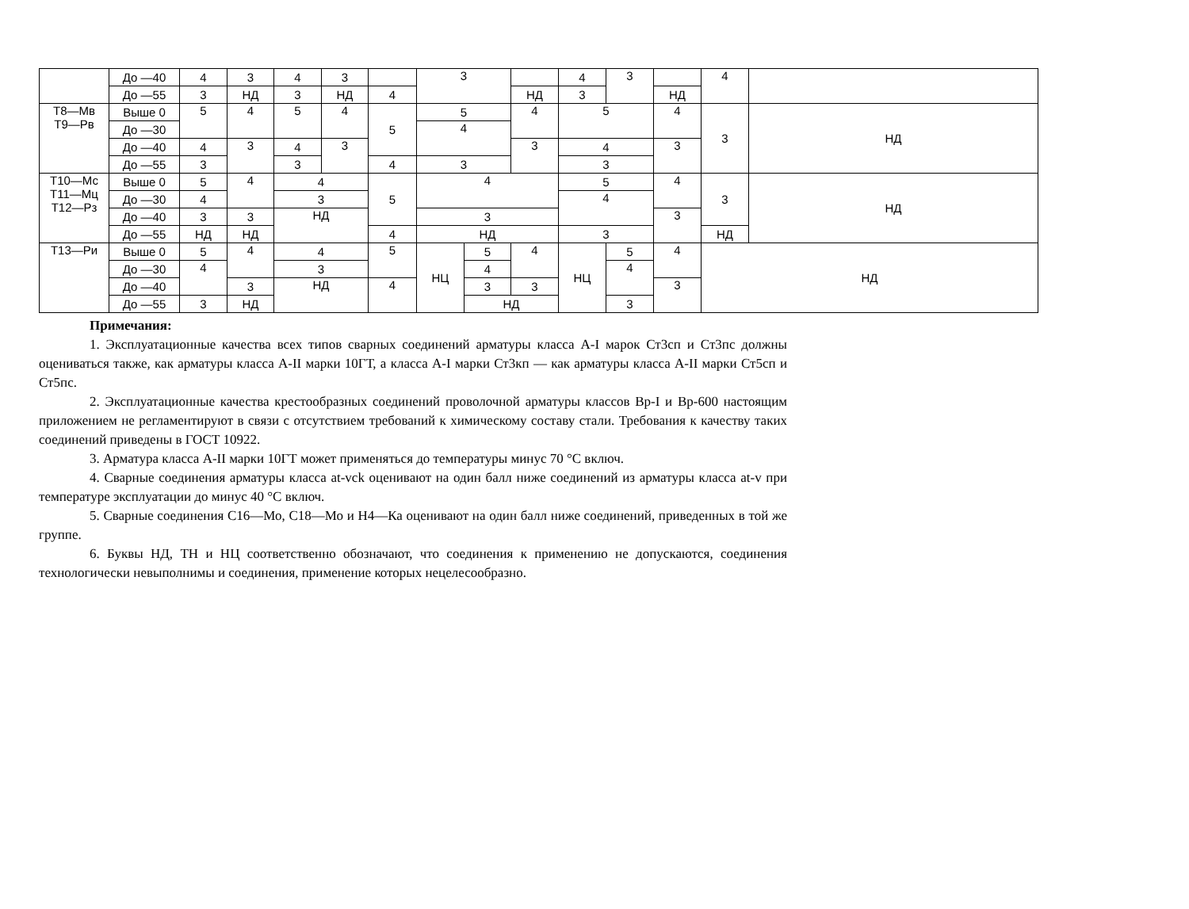| | До —40 | 4 | 3 | 4 | 3 | | 3 | | | 4 | 3 | | 4 | |
| | До —55 | 3 | НД | 3 | НД | 4 | | | НД | 3 | | НД | | |
| Т8—Мв Т9—Рв | Выше 0 | 5 | 4 | 5 | 4 | 5 | 5 | | 4 | 5 | | 4 | 3 | НД |
| | До —30 | | | | | | 4 | | | | | | | |
| | До —40 | 4 | 3 | 4 | 3 | | | | 3 | 4 | | 3 | | |
| | До —55 | 3 | | 3 | | 4 | 3 | | | 3 | | | | |
| Т10—Мс Т11—Мц Т12—Рз | Выше 0 | 5 | 4 | 4 | | 5 | 4 | | | 5 | | 4 | 3 | НД |
| | До —30 | 4 | | 3 | | | | | | 4 | | | | |
| | До —40 | 3 | 3 | НД | | | 3 | | | | | 3 | | |
| | До —55 | НД | НД | | | 4 | НД | | | 3 | | | НД | |
| Т13—Ри | Выше 0 | 5 | 4 | 4 | | 5 | НЦ | 5 | 4 | НЦ | 5 | 4 | НД | |
| | До —30 | 4 | | 3 | | | | 4 | | | 4 | | | |
| | До —40 | | 3 | НД | | 4 | | 3 | 3 | | | 3 | | |
| | До —55 | 3 | НД | | | | | НД | | | 3 | | | |
Примечания:
1. Эксплуатационные качества всех типов сварных соединений арматуры класса A-I марок Ст3сп и Ст3пс должны оцениваться также, как арматуры класса A-II марки 10ГТ, а класса A-I марки Ст3кп — как арматуры класса A-II марки Ст5сп и Ст5пс.
2. Эксплуатационные качества крестообразных соединений проволочной арматуры классов Вр-I и Вр-600 настоящим приложением не регламентируют в связи с отсутствием требований к химическому составу стали. Требования к качеству таких соединений приведены в ГОСТ 10922.
3. Арматура класса A-II марки 10ГТ может применяться до температуры минус 70 °С включ.
4. Сварные соединения арматуры класса at-vck оценивают на один балл ниже соединений из арматуры класса at-v при температуре эксплуатации до минус 40 °С включ.
5. Сварные соединения С16—Мо, С18—Мо и Н4—Ка оценивают на один балл ниже соединений, приведенных в той же группе.
6. Буквы НД, ТН и НЦ соответственно обозначают, что соединения к применению не допускаются, соединения технологически невыполнимы и соединения, применение которых нецелесообразно.